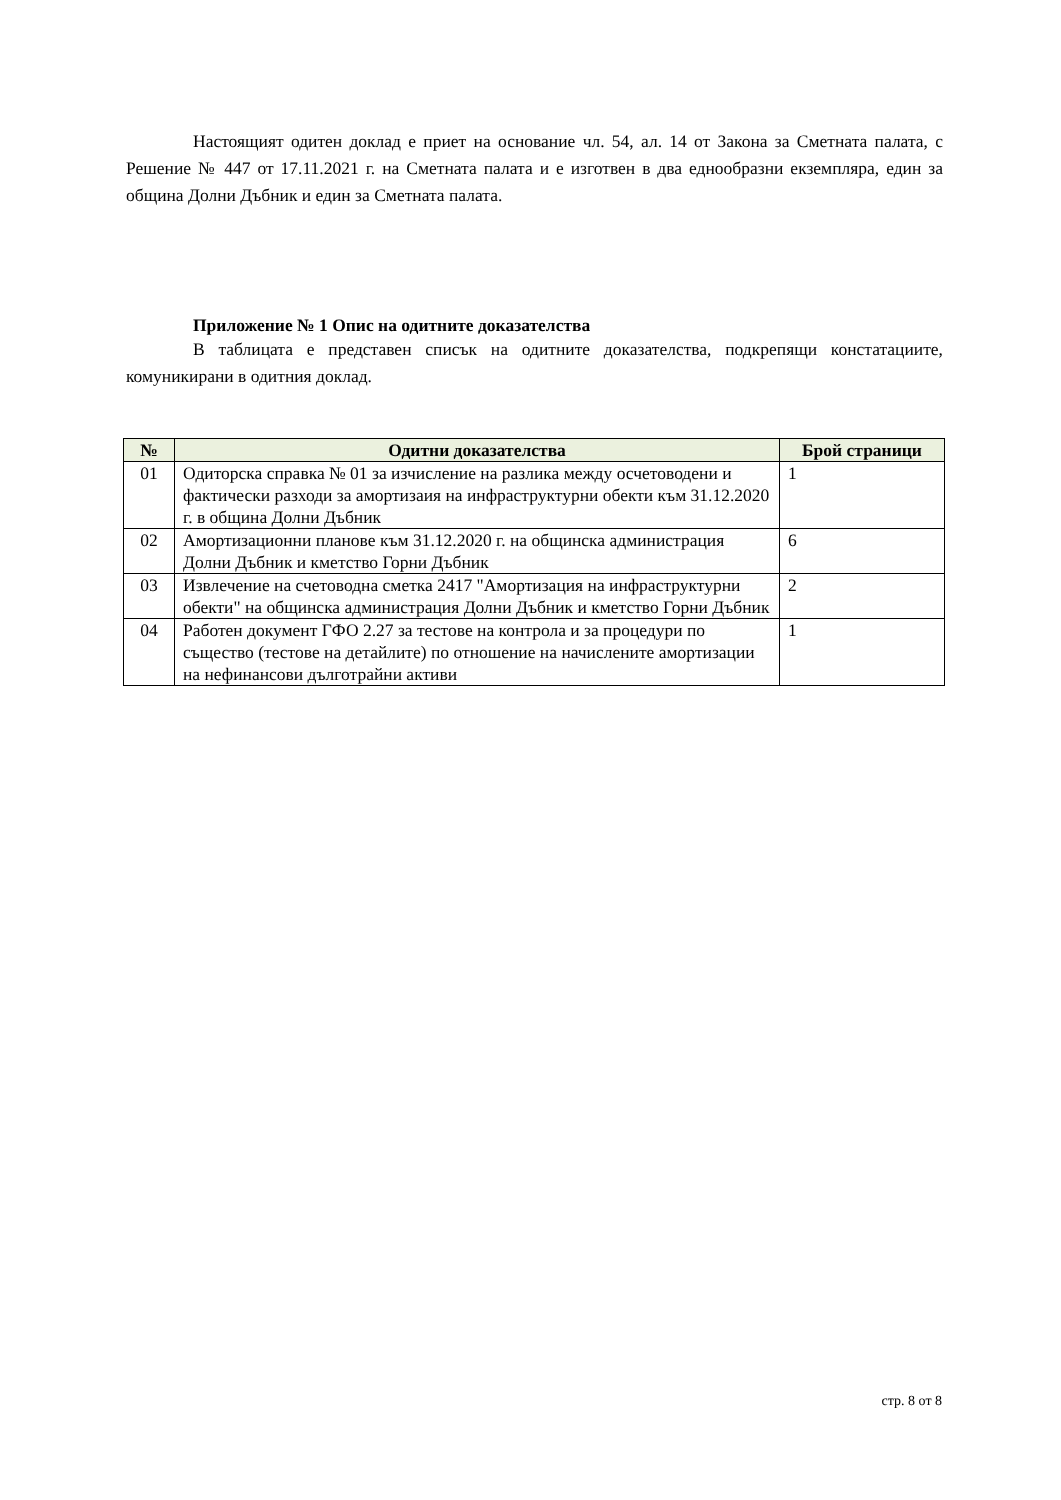Настоящият одитен доклад е приет на основание чл. 54, ал. 14 от Закона за Сметната палата, с Решение № 447 от 17.11.2021 г. на Сметната палата и е изготвен в два еднообразни екземпляра, един за община Долни Дъбник и един за Сметната палата.
Приложение № 1 Опис на одитните доказателства
В таблицата е представен списък на одитните доказателства, подкрепящи констатациите, комуникирани в одитния доклад.
| № | Одитни доказателства | Брой страници |
| --- | --- | --- |
| 01 | Одиторска справка № 01 за изчисление на разлика между осчетоводени и фактически разходи за амортизаия на инфраструктурни обекти към 31.12.2020 г. в община Долни Дъбник | 1 |
| 02 | Амортизационни планове към 31.12.2020 г. на общинска администрация Долни Дъбник и кметство Горни Дъбник | 6 |
| 03 | Извлечение на счетоводна сметка 2417 "Амортизация на инфраструктурни обекти" на общинска администрация Долни Дъбник и кметство Горни Дъбник | 2 |
| 04 | Работен документ ГФО 2.27 за тестове на контрола и за процедури по същество (тестове на детайлите) по отношение на начислените амортизации на нефинансови дълготрайни активи | 1 |
стр. 8 от 8